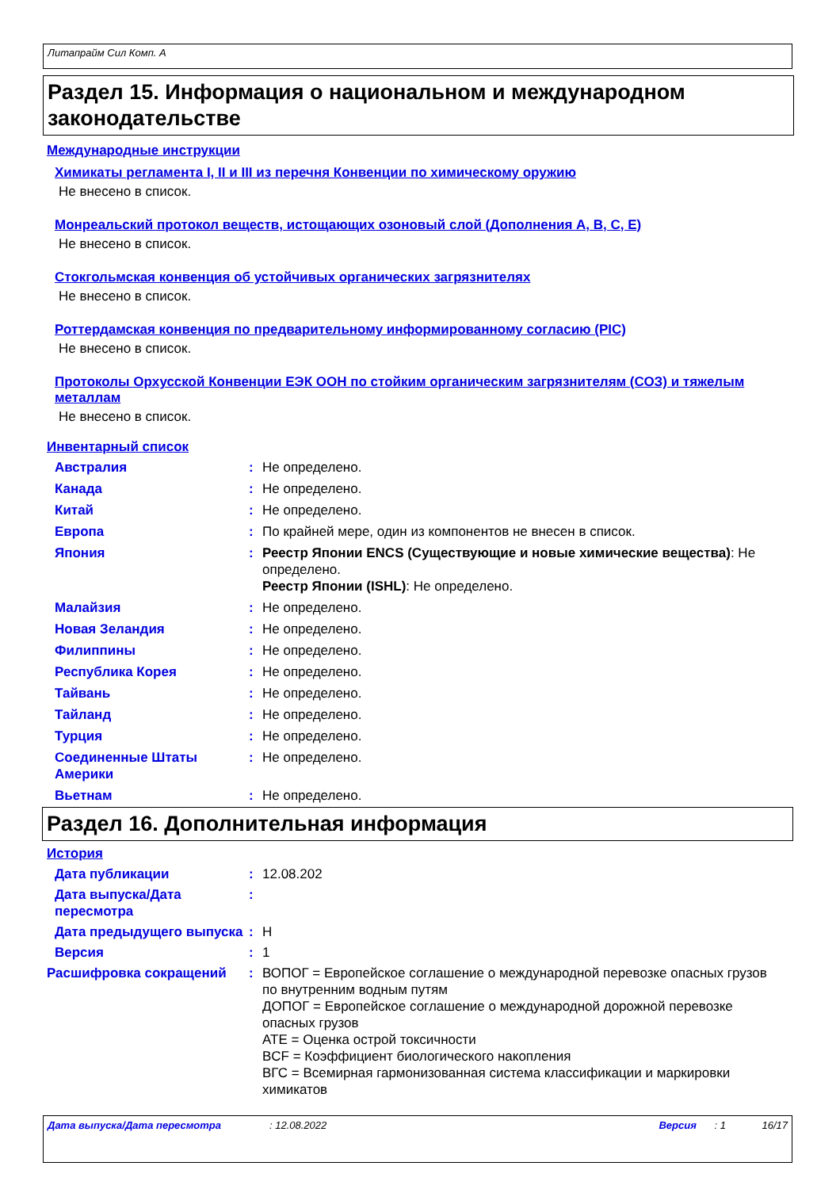Литапрайм Сил Комп. A
Раздел 15. Информация о национальном и международном законодательстве
Международные инструкции
Химикаты регламента I, II и III из перечня Конвенции по химическому оружию
Не внесено в список.
Монреальский протокол веществ, истощающих озоновый слой (Дополнения A, B, C, E)
Не внесено в список.
Стокгольмская конвенция об устойчивых органических загрязнителях
Не внесено в список.
Роттердамская конвенция по предварительному информированному согласию (PIC)
Не внесено в список.
Протоколы Орхусской Конвенции ЕЭК ООН по стойким органическим загрязнителям (СОЗ) и тяжелым металлам
Не внесено в список.
Инвентарный список
Австралия : Не определено.
Канада : Не определено.
Китай : Не определено.
Европа : По крайней мере, один из компонентов не внесен в список.
Япония : Реестр Японии ENCS (Существующие и новые химические вещества): Не определено.
Реестр Японии (ISHL): Не определено.
Малайзия : Не определено.
Новая Зеландия : Не определено.
Филиппины : Не определено.
Республика Корея : Не определено.
Тайвань : Не определено.
Тайланд : Не определено.
Турция : Не определено.
Соединенные Штаты Америки
: Не определено.
Вьетнам : Не определено.
Раздел 16. Дополнительная информация
История
Дата публикации : 12.08.202
Дата выпуска/Дата пересмотра
:
Дата предыдущего выпуска : Н
Версия : 1
Расшифровка сокращений : ВОПОГ = Европейское соглашение о международной перевозке опасных грузов по внутренним водным путям
ДОПОГ = Европейское соглашение о международной дорожной перевозке опасных грузов
ATE = Оценка острой токсичности
BCF = Коэффициент биологического накопления
ВГС = Всемирная гармонизованная система классификации и маркировки химикатов
Дата выпуска/Дата пересмотра: 12.08.2022 Версия: 1 16/17